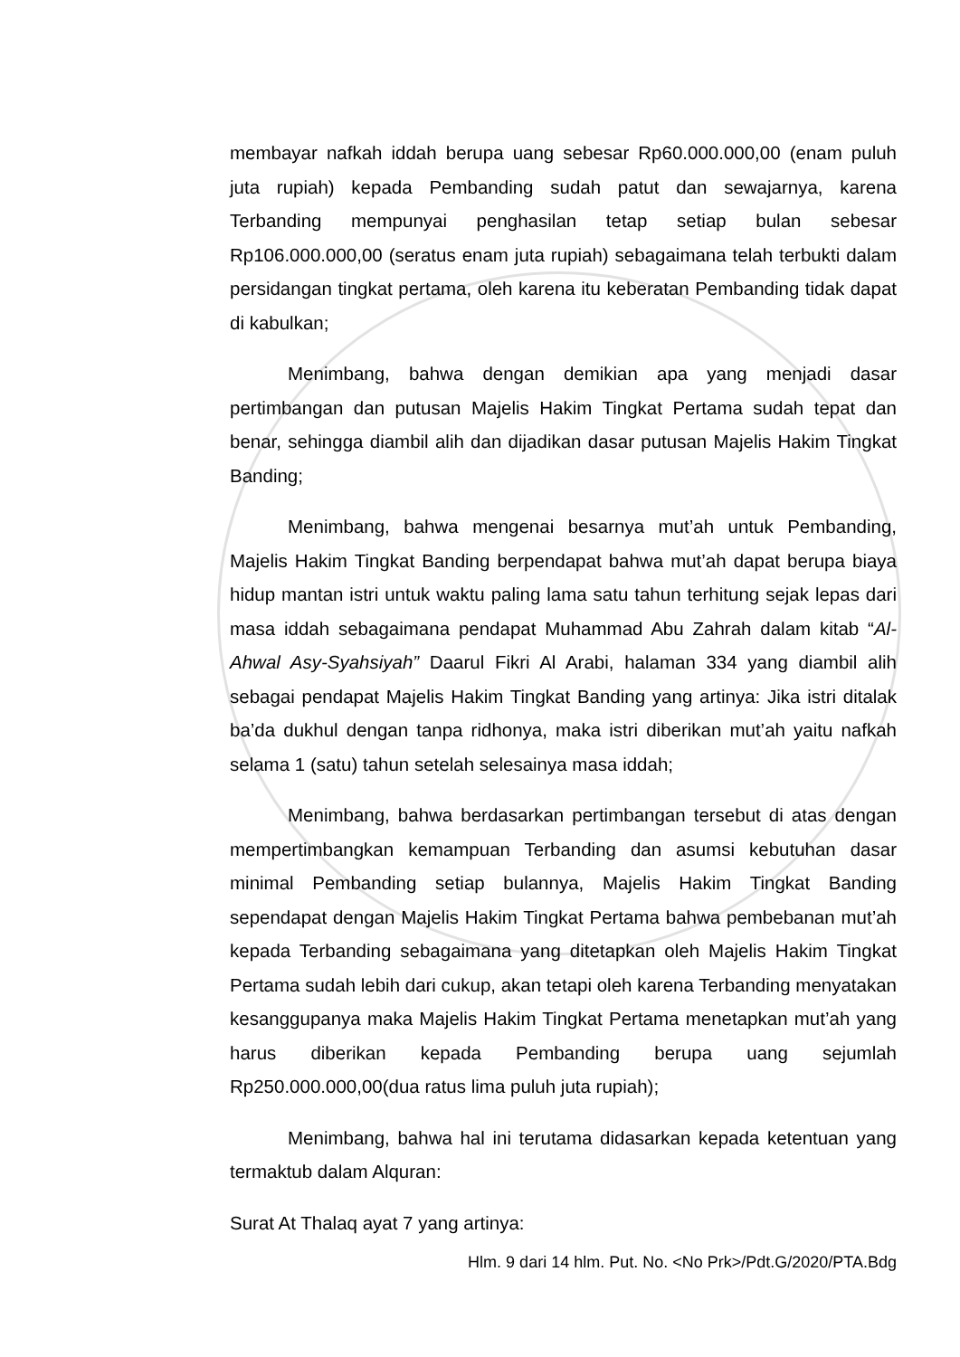membayar nafkah iddah berupa uang sebesar Rp60.000.000,00 (enam puluh juta rupiah) kepada Pembanding sudah patut dan sewajarnya, karena Terbanding mempunyai penghasilan tetap setiap bulan sebesar Rp106.000.000,00 (seratus enam juta rupiah) sebagaimana telah terbukti dalam persidangan tingkat pertama, oleh karena itu keberatan Pembanding tidak dapat di kabulkan;
Menimbang, bahwa dengan demikian apa yang menjadi dasar pertimbangan dan putusan Majelis Hakim Tingkat Pertama sudah tepat dan benar, sehingga diambil alih dan dijadikan dasar putusan Majelis Hakim Tingkat Banding;
Menimbang, bahwa mengenai besarnya mut’ah untuk Pembanding, Majelis Hakim Tingkat Banding berpendapat bahwa mut’ah dapat berupa biaya hidup mantan istri untuk waktu paling lama satu tahun terhitung sejak lepas dari masa iddah sebagaimana pendapat Muhammad Abu Zahrah dalam kitab “Al-Ahwal Asy-Syahsiyah” Daarul Fikri Al Arabi, halaman 334 yang diambil alih sebagai pendapat Majelis Hakim Tingkat Banding yang artinya: Jika istri ditalak ba’da dukhul dengan tanpa ridhonya, maka istri diberikan mut’ah yaitu nafkah selama 1 (satu) tahun setelah selesainya masa iddah;
Menimbang, bahwa berdasarkan pertimbangan tersebut di atas dengan mempertimbangkan kemampuan Terbanding dan asumsi kebutuhan dasar minimal Pembanding setiap bulannya, Majelis Hakim Tingkat Banding sependapat dengan Majelis Hakim Tingkat Pertama bahwa pembebanan mut’ah kepada Terbanding sebagaimana yang ditetapkan oleh Majelis Hakim Tingkat Pertama sudah lebih dari cukup, akan tetapi oleh karena Terbanding menyatakan kesanggupanya maka Majelis Hakim Tingkat Pertama menetapkan mut’ah yang harus diberikan kepada Pembanding berupa uang sejumlah Rp250.000.000,00(dua ratus lima puluh juta rupiah);
Menimbang, bahwa hal ini terutama didasarkan kepada ketentuan yang termaktub dalam Alquran:
Surat At Thalaq ayat 7 yang artinya:
Hlm. 9 dari 14 hlm. Put. No. <No Prk>/Pdt.G/2020/PTA.Bdg